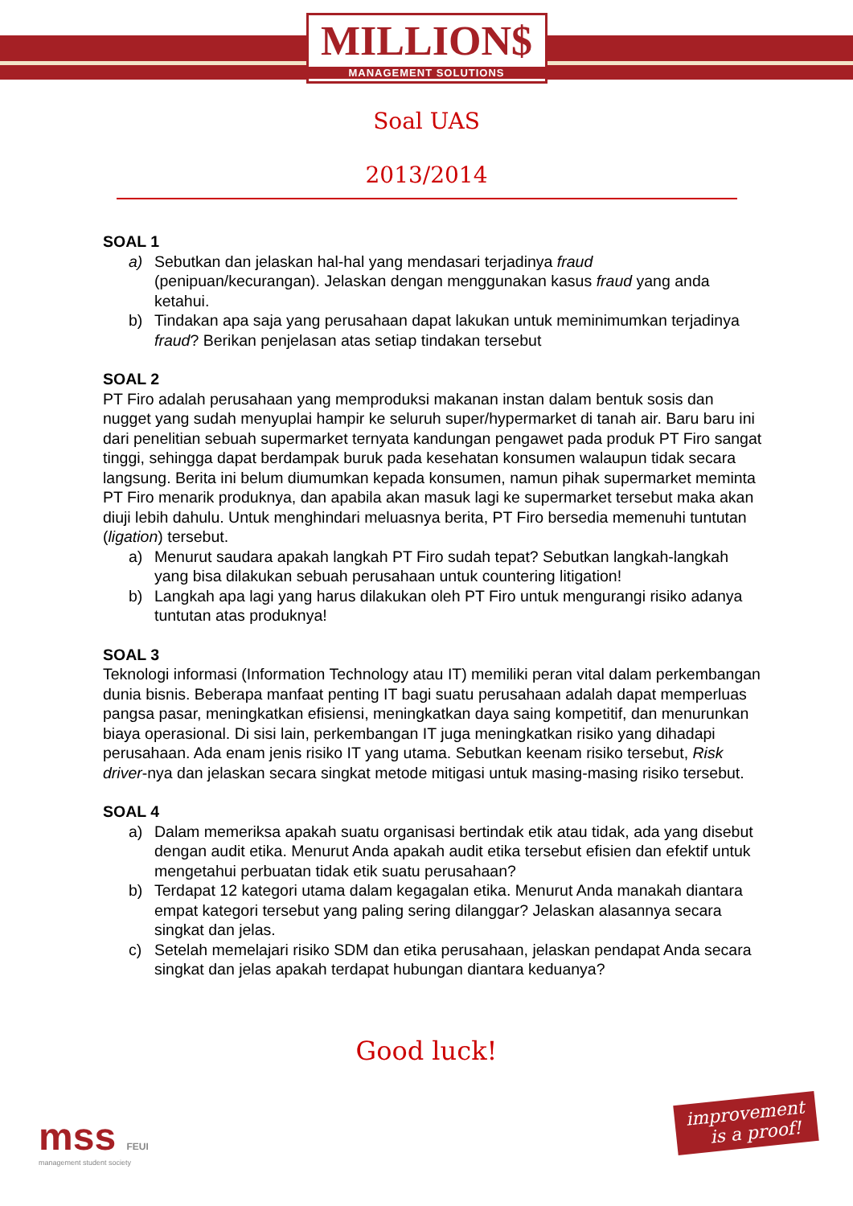MILLION$
MANAGEMENT SOLUTIONS
Soal UAS
2013/2014
SOAL 1
a) Sebutkan dan jelaskan hal-hal yang mendasari terjadinya fraud (penipuan/kecurangan). Jelaskan dengan menggunakan kasus fraud yang anda ketahui.
b) Tindakan apa saja yang perusahaan dapat lakukan untuk meminimumkan terjadinya fraud? Berikan penjelasan atas setiap tindakan tersebut
SOAL 2
PT Firo adalah perusahaan yang memproduksi makanan instan dalam bentuk sosis dan nugget yang sudah menyuplai hampir ke seluruh super/hypermarket di tanah air. Baru baru ini dari penelitian sebuah supermarket ternyata kandungan pengawet pada produk PT Firo sangat tinggi, sehingga dapat berdampak buruk pada kesehatan konsumen walaupun tidak secara langsung. Berita ini belum diumumkan kepada konsumen, namun pihak supermarket meminta PT Firo menarik produknya, dan apabila akan masuk lagi ke supermarket tersebut maka akan diuji lebih dahulu. Untuk menghindari meluasnya berita, PT Firo bersedia memenuhi tuntutan (ligation) tersebut.
a) Menurut saudara apakah langkah PT Firo sudah tepat? Sebutkan langkah-langkah yang bisa dilakukan sebuah perusahaan untuk countering litigation!
b) Langkah apa lagi yang harus dilakukan oleh PT Firo untuk mengurangi risiko adanya tuntutan atas produknya!
SOAL 3
Teknologi informasi (Information Technology atau IT) memiliki peran vital dalam perkembangan dunia bisnis. Beberapa manfaat penting IT bagi suatu perusahaan adalah dapat memperluas pangsa pasar, meningkatkan efisiensi, meningkatkan daya saing kompetitif, dan menurunkan biaya operasional. Di sisi lain, perkembangan IT juga meningkatkan risiko yang dihadapi perusahaan. Ada enam jenis risiko IT yang utama. Sebutkan keenam risiko tersebut, Risk driver-nya dan jelaskan secara singkat metode mitigasi untuk masing-masing risiko tersebut.
SOAL 4
a) Dalam memeriksa apakah suatu organisasi bertindak etik atau tidak, ada yang disebut dengan audit etika. Menurut Anda apakah audit etika tersebut efisien dan efektif untuk mengetahui perbuatan tidak etik suatu perusahaan?
b) Terdapat 12 kategori utama dalam kegagalan etika. Menurut Anda manakah diantara empat kategori tersebut yang paling sering dilanggar? Jelaskan alasannya secara singkat dan jelas.
c) Setelah memelajari risiko SDM dan etika perusahaan, jelaskan pendapat Anda secara singkat dan jelas apakah terdapat hubungan diantara keduanya?
Good luck!
mss FEUI
management student society
improvement
is a proof!